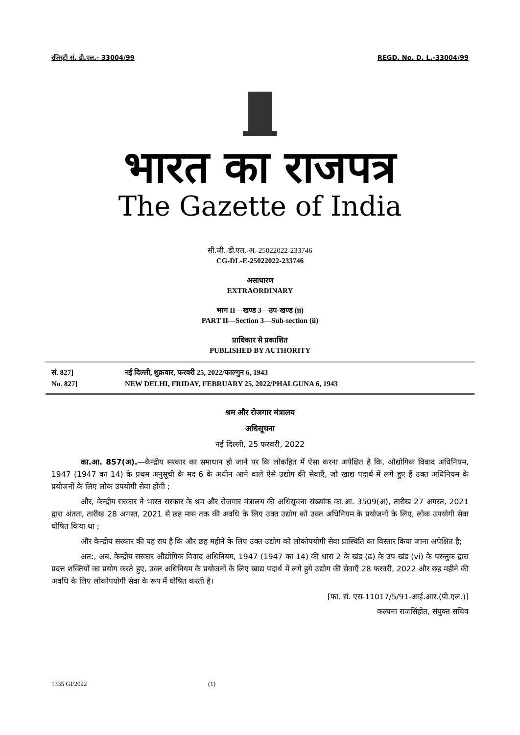रजिस्ट्री सं. डी.एल.- 33004/99 REGD. No. D. L.-33004/99
भारत का राजपत्र
The Gazette of India
सी.जी.-डी.एल.-अ.-25022022-233746
CG-DL-E-25022022-233746
असाधारण
EXTRAORDINARY
भाग II—खण्ड 3—उप-खण्ड (ii)
PART II—Section 3—Sub-section (ii)
प्राधिकार से प्रकाशित
PUBLISHED BY AUTHORITY
सं. 827]
No. 827]
नई दिल्ली, शुक्रवार, फरवरी 25, 2022/फाल्गुन 6, 1943
NEW DELHI, FRIDAY, FEBRUARY 25, 2022/PHALGUNA 6, 1943
श्रम और रोजगार मंत्रालय
अधिसूचना
नई दिल्ली, 25 फरवरी, 2022
का.आ. 857(अ).—केन्द्रीय सरकार का समाधान हो जाने पर कि लोकहित में ऐसा करना अपेक्षित है कि, औद्योगिक विवाद अधिनियम, 1947 (1947 का 14) के प्रथम अनुसूची के मद 6 के अधीन आने वाले ऐसे उद्योग की सेवाएँ, जो खाद्य पदार्थ में लगे हुए हैं उक्त अधिनियम के प्रयोजनों के लिए लोक उपयोगी सेवा होंगी ;
और, केन्द्रीय सरकार ने भारत सरकार के श्रम और रोजगार मंत्रालय की अधिसूचना संख्यांक का.आ. 3509(अ), तारीख 27 अगस्त, 2021 द्वारा अंततः, तारीख 28 अगस्त, 2021 से छह मास तक की अवधि के लिए उक्त उद्योग को उक्त अधिनियम के प्रयोजनों के लिए, लोक उपयोगी सेवा घोषित किया था ;
और केन्द्रीय सरकार की यह राय है कि और छह महीने के लिए उक्त उद्योग को लोकोपयोगी सेवा प्रास्थिति का विस्तार किया जाना अपेक्षित है;
अत:, अब, केन्द्रीय सरकार औद्योगिक विवाद अधिनियम, 1947 (1947 का 14) की धारा 2 के खंड (ढ) के उप खंड (vi) के परन्तुक द्वारा प्रदत्त शक्तियों का प्रयोग करते हुए, उक्त अधिनियम के प्रयोजनों के लिए खाद्य पदार्थ में लगे हुये उद्योग की सेवाएँ 28 फरवरी, 2022 और छह महीने की अवधि के लिए लोकोपयोगी सेवा के रूप में घोषित करती है।
[फा. सं. एस-11017/5/91-आई.आर.(पी.एल.)]
कल्पना राजसिंहोत, संयुक्त सचिव
1335 GI/2022 (1)